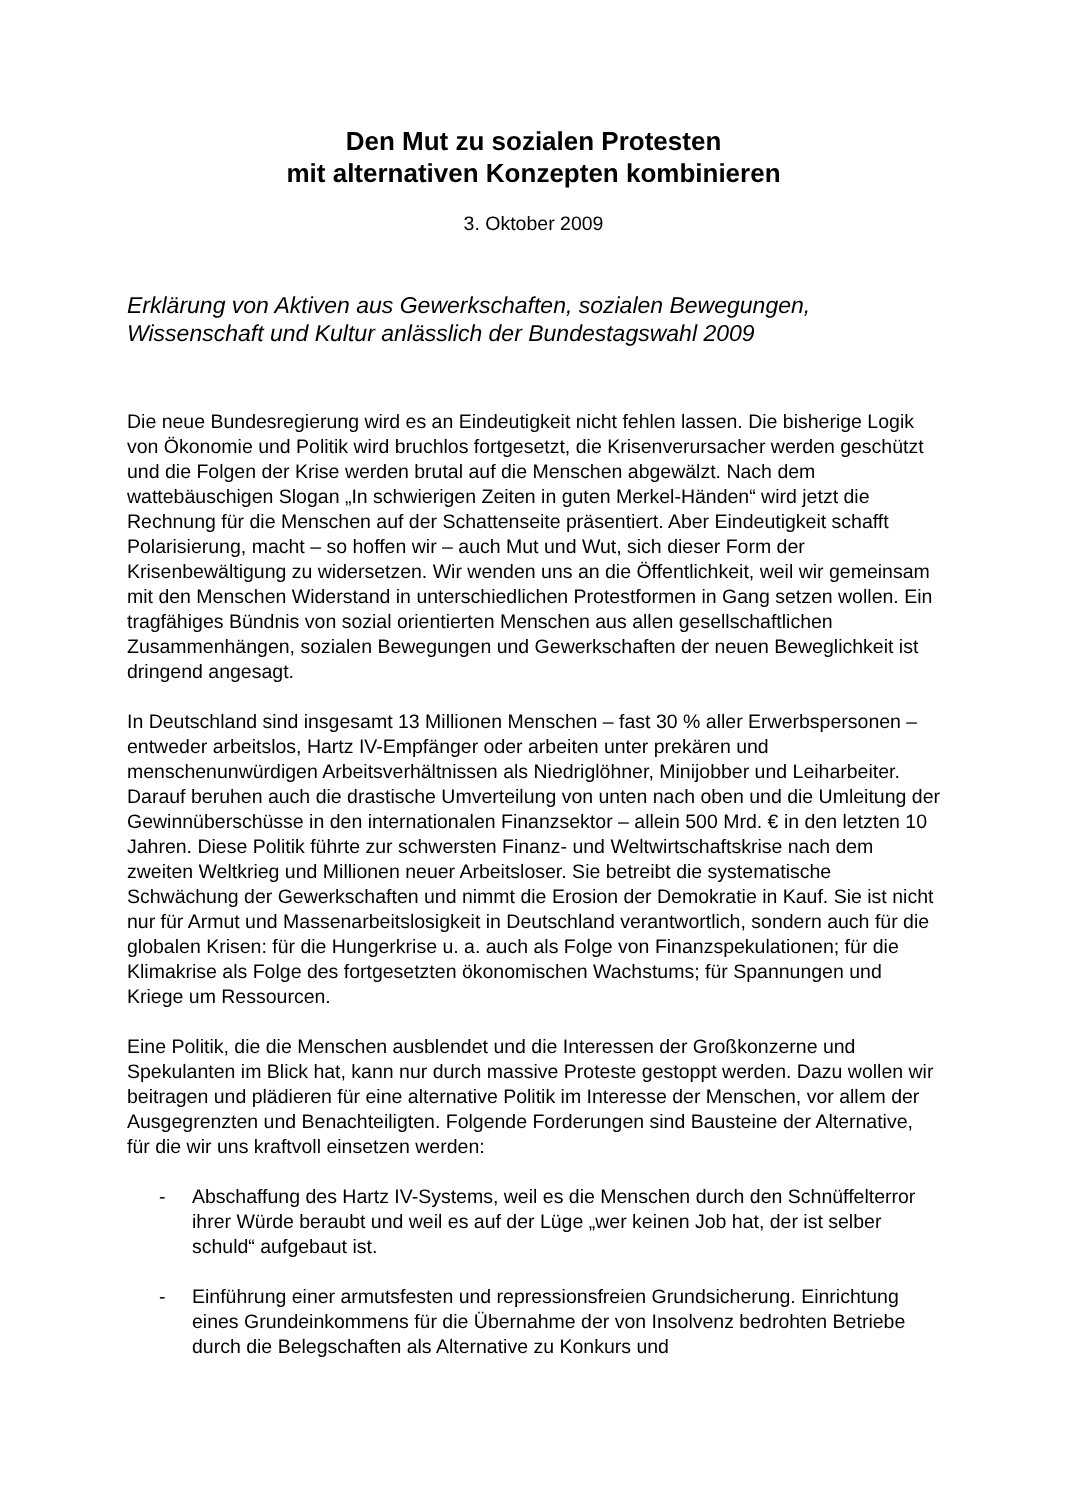Den Mut zu sozialen Protesten
mit alternativen Konzepten kombinieren
3. Oktober 2009
Erklärung von Aktiven aus Gewerkschaften, sozialen Bewegungen, Wissenschaft und Kultur anlässlich der Bundestagswahl 2009
Die neue Bundesregierung wird es an Eindeutigkeit nicht fehlen lassen. Die bisherige Logik von Ökonomie und Politik wird bruchlos fortgesetzt, die Krisenverursacher werden geschützt und die Folgen der Krise werden brutal auf die Menschen abgewälzt. Nach dem wattebäuschigen Slogan „In schwierigen Zeiten in guten Merkel-Händen“ wird jetzt die Rechnung für die Menschen auf der Schattenseite präsentiert. Aber Eindeutigkeit schafft Polarisierung, macht – so hoffen wir – auch Mut und Wut, sich dieser Form der Krisenbewältigung zu widersetzen. Wir wenden uns an die Öffentlichkeit, weil wir gemeinsam mit den Menschen Widerstand in unterschiedlichen Protestformen in Gang setzen wollen. Ein tragfähiges Bündnis von sozial orientierten Menschen aus allen gesellschaftlichen Zusammenhängen, sozialen Bewegungen und Gewerkschaften der neuen Beweglichkeit ist dringend angesagt.
In Deutschland sind insgesamt 13 Millionen Menschen – fast 30 % aller Erwerbspersonen – entweder arbeitslos, Hartz IV-Empfänger oder arbeiten unter prekären und menschenunwürdigen Arbeitsverhältnissen als Niedriglöhner, Minijobber und Leiharbeiter. Darauf beruhen auch die drastische Umverteilung von unten nach oben und die Umleitung der Gewinnüberschüsse in den internationalen Finanzsektor – allein 500 Mrd. € in den letzten 10 Jahren. Diese Politik führte zur schwersten Finanz- und Weltwirtschaftskrise nach dem zweiten Weltkrieg und Millionen neuer Arbeitsloser. Sie betreibt die systematische Schwächung der Gewerkschaften und nimmt die Erosion der Demokratie in Kauf. Sie ist nicht nur für Armut und Massenarbeitslosigkeit in Deutschland verantwortlich, sondern auch für die globalen Krisen: für die Hungerkrise u. a. auch als Folge von Finanzspekulationen; für die Klimakrise als Folge des fortgesetzten ökonomischen Wachstums; für Spannungen und Kriege um Ressourcen.
Eine Politik, die die Menschen ausblendet und die Interessen der Großkonzerne und Spekulanten im Blick hat, kann nur durch massive Proteste gestoppt werden. Dazu wollen wir beitragen und plädieren für eine alternative Politik im Interesse der Menschen, vor allem der Ausgegrenzten und Benachteiligten. Folgende Forderungen sind Bausteine der Alternative, für die wir uns kraftvoll einsetzen werden:
- Abschaffung des Hartz IV-Systems, weil es die Menschen durch den Schnüffelterror ihrer Würde beraubt und weil es auf der Lüge „wer keinen Job hat, der ist selber schuld“ aufgebaut ist.
- Einführung einer armutsfesten und repressionsfreien Grundsicherung. Einrichtung eines Grundeinkommens für die Übernahme der von Insolvenz bedrohten Betriebe durch die Belegschaften als Alternative zu Konkurs und